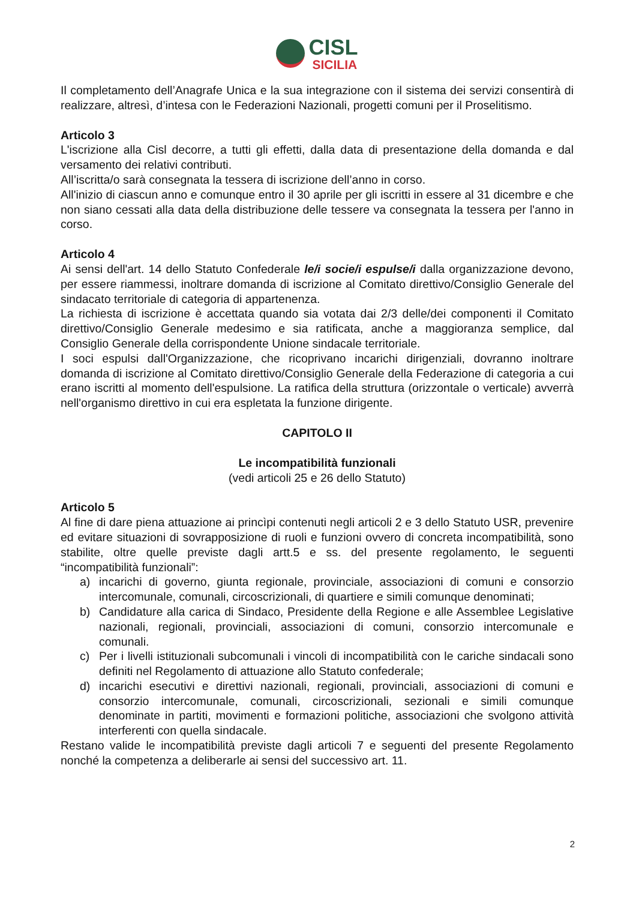CISL
SICILIA
Il completamento dell’Anagrafe Unica e la sua integrazione con il sistema dei servizi consentirà di realizzare, altresì, d’intesa con le Federazioni Nazionali, progetti comuni per il Proselitismo.
Articolo 3
L'iscrizione alla Cisl decorre, a tutti gli effetti, dalla data di presentazione della domanda e dal versamento dei relativi contributi.
All’iscritta/o sarà consegnata la tessera di iscrizione dell’anno in corso.
All'inizio di ciascun anno e comunque entro il 30 aprile per gli iscritti in essere al 31 dicembre e che non siano cessati alla data della distribuzione delle tessere va consegnata la tessera per l'anno in corso.
Articolo 4
Ai sensi dell'art. 14 dello Statuto Confederale le/i socie/i espulse/i dalla organizzazione devono, per essere riammessi, inoltrare domanda di iscrizione al Comitato direttivo/Consiglio Generale del sindacato territoriale di categoria di appartenenza.
La richiesta di iscrizione è accettata quando sia votata dai 2/3 delle/dei componenti il Comitato direttivo/Consiglio Generale medesimo e sia ratificata, anche a maggioranza semplice, dal Consiglio Generale della corrispondente Unione sindacale territoriale.
I soci espulsi dall'Organizzazione, che ricoprivano incarichi dirigenziali, dovranno inoltrare domanda di iscrizione al Comitato direttivo/Consiglio Generale della Federazione di categoria a cui erano iscritti al momento dell'espulsione. La ratifica della struttura (orizzontale o verticale) avverrà nell'organismo direttivo in cui era espletata la funzione dirigente.
CAPITOLO II
Le incompatibilità funzionali
(vedi articoli 25 e 26 dello Statuto)
Articolo 5
Al fine di dare piena attuazione ai princìpi contenuti negli articoli 2 e 3 dello Statuto USR, prevenire ed evitare situazioni di sovrapposizione di ruoli e funzioni ovvero di concreta incompatibilità, sono stabilite, oltre quelle previste dagli artt.5 e ss. del presente regolamento, le seguenti “incompatibilità funzionali”:
a) incarichi di governo, giunta regionale, provinciale, associazioni di comuni e consorzio intercomunale, comunali, circoscrizionali, di quartiere e simili comunque denominati;
b) Candidature alla carica di Sindaco, Presidente della Regione e alle Assemblee Legislative nazionali, regionali, provinciali, associazioni di comuni, consorzio intercomunale e comunali.
c) Per i livelli istituzionali subcomunali i vincoli di incompatibilità con le cariche sindacali sono definiti nel Regolamento di attuazione allo Statuto confederale;
d) incarichi esecutivi e direttivi nazionali, regionali, provinciali, associazioni di comuni e consorzio intercomunale, comunali, circoscrizionali, sezionali e simili comunque denominate in partiti, movimenti e formazioni politiche, associazioni che svolgono attività interferenti con quella sindacale.
Restano valide le incompatibilità previste dagli articoli 7 e seguenti del presente Regolamento nonché la competenza a deliberarle ai sensi del successivo art. 11.
2